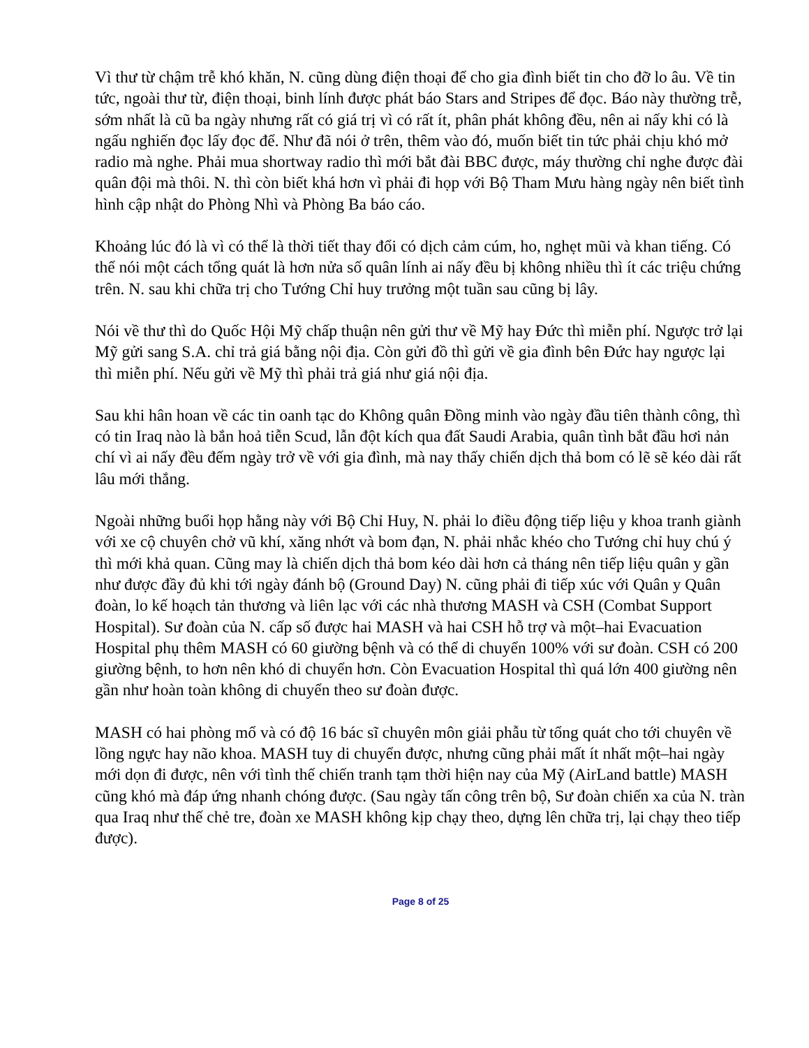Vì thư từ chậm trễ khó khăn, N. cũng dùng điện thoại để cho gia đình biết tin cho đỡ lo âu. Về tin tức, ngoài thư từ, điện thoại, binh lính được phát báo Stars and Stripes để đọc. Báo này thường trễ, sớm nhất là cũ ba ngày nhưng rất có giá trị vì có rất ít, phân phát không đều, nên ai nấy khi có là ngấu nghiến đọc lấy đọc để. Như đã nói ở trên, thêm vào đó, muốn biết tin tức phải chịu khó mở radio mà nghe. Phải mua shortway radio thì mới bắt đài BBC được, máy thường chỉ nghe được đài quân đội mà thôi. N. thì còn biết khá hơn vì phải đi họp với Bộ Tham Mưu hàng ngày nên biết tình hình cập nhật do Phòng Nhì và Phòng Ba báo cáo.
Khoảng lúc đó là vì có thể là thời tiết thay đổi có dịch cảm cúm, ho, nghẹt mũi và khan tiếng. Có thể nói một cách tổng quát là hơn nửa số quân lính ai nấy đều bị không nhiều thì ít các triệu chứng trên. N. sau khi chữa trị cho Tướng Chỉ huy trưởng một tuần sau cũng bị lây.
Nói về thư thì do Quốc Hội Mỹ chấp thuận nên gửi thư về Mỹ hay Đức thì miễn phí. Ngược trở lại Mỹ gửi sang S.A. chỉ trả giá bằng nội địa. Còn gửi đồ thì gửi về gia đình bên Đức hay ngược lại thì miễn phí. Nếu gửi về Mỹ thì phải trả giá như giá nội địa.
Sau khi hân hoan về các tin oanh tạc do Không quân Đồng minh vào ngày đầu tiên thành công, thì có tin Iraq nào là bắn hoả tiễn Scud, lẫn đột kích qua đất Saudi Arabia, quân tình bắt đầu hơi nản chí vì ai nấy đều đếm ngày trở về với gia đình, mà nay thấy chiến dịch thả bom có lẽ sẽ kéo dài rất lâu mới thắng.
Ngoài những buổi họp hằng này với Bộ Chỉ Huy, N. phải lo điều động tiếp liệu y khoa tranh giành với xe cộ chuyên chở vũ khí, xăng nhớt và bom đạn, N. phải nhắc khéo cho Tướng chỉ huy chú ý thì mới khả quan. Cũng may là chiến dịch thả bom kéo dài hơn cả tháng nên tiếp liệu quân y gần như được đầy đủ khi tới ngày đánh bộ (Ground Day) N. cũng phải đi tiếp xúc với Quân y Quân đoàn, lo kế hoạch tản thương và liên lạc với các nhà thương MASH và CSH (Combat Support Hospital). Sư đoàn của N. cấp số được hai MASH và hai CSH hỗ trợ và một–hai Evacuation Hospital phụ thêm MASH có 60 giường bệnh và có thể di chuyển 100% với sư đoàn. CSH có 200 giường bệnh, to hơn nên khó di chuyển hơn. Còn Evacuation Hospital thì quá lớn 400 giường nên gần như hoàn toàn không di chuyển theo sư đoàn được.
MASH có hai phòng mổ và có độ 16 bác sĩ chuyên môn giải phẫu từ tổng quát cho tới chuyên về lồng ngực hay não khoa. MASH tuy di chuyển được, nhưng cũng phải mất ít nhất một–hai ngày mới dọn đi được, nên với tình thế chiến tranh tạm thời hiện nay của Mỹ (AirLand battle) MASH cũng khó mà đáp ứng nhanh chóng được. (Sau ngày tấn công trên bộ, Sư đoàn chiến xa của N. tràn qua Iraq như thế chẻ tre, đoàn xe MASH không kịp chạy theo, dựng lên chữa trị, lại chạy theo tiếp được).
Page 8 of 25